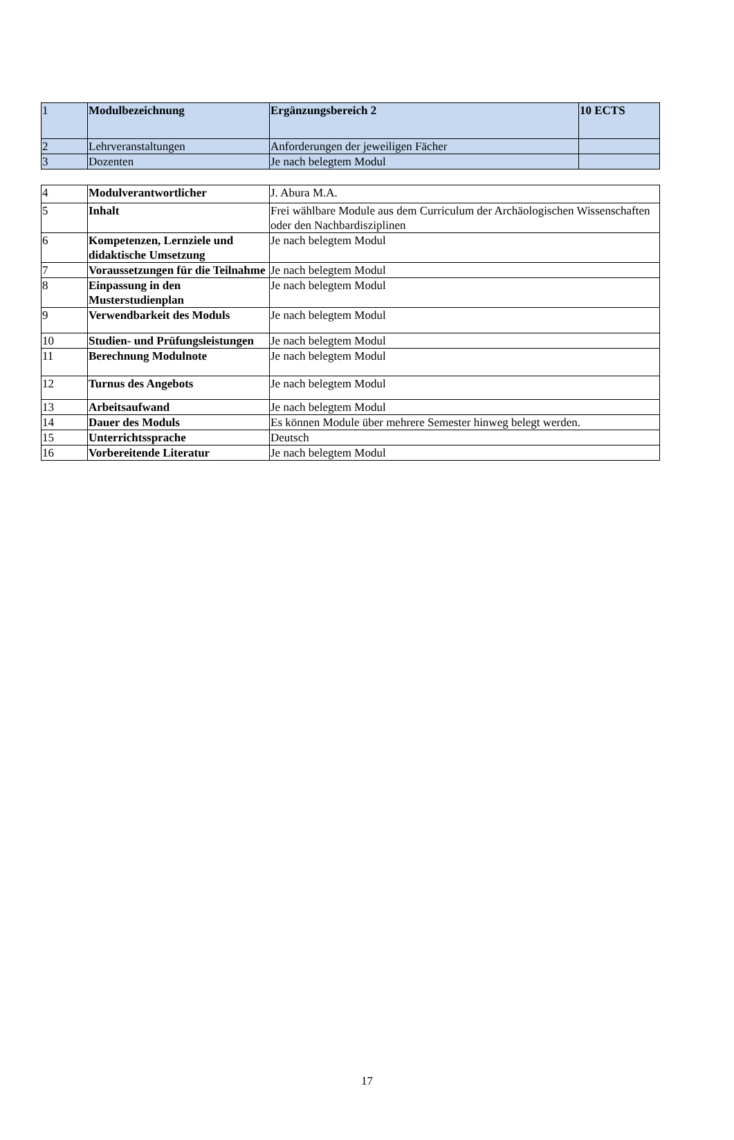| 1 | Modulbezeichnung | Ergänzungsbereich 2 | 10 ECTS |
| 2 | Lehrveranstaltungen | Anforderungen der jeweiligen Fächer | |
| 3 | Dozenten | Je nach belegtem Modul | |
| 4 | Modulverantwortlicher | J. Abura M.A. |
| 5 | Inhalt | Frei wählbare Module aus dem Curriculum der Archäologischen Wissenschaften oder den Nachbardisziplinen |
| 6 | Kompetenzen, Lernziele und didaktische Umsetzung | Je nach belegtem Modul |
| 7 | Voraussetzungen für die Teilnahme | Je nach belegtem Modul |
| 8 | Einpassung in den Musterstudienplan | Je nach belegtem Modul |
| 9 | Verwendbarkeit des Moduls | Je nach belegtem Modul |
| 10 | Studien- und Prüfungsleistungen | Je nach belegtem Modul |
| 11 | Berechnung Modulnote | Je nach belegtem Modul |
| 12 | Turnus des Angebots | Je nach belegtem Modul |
| 13 | Arbeitsaufwand | Je nach belegtem Modul |
| 14 | Dauer des Moduls | Es können Module über mehrere Semester hinweg belegt werden. |
| 15 | Unterrichtssprache | Deutsch |
| 16 | Vorbereitende Literatur | Je nach belegtem Modul |
17